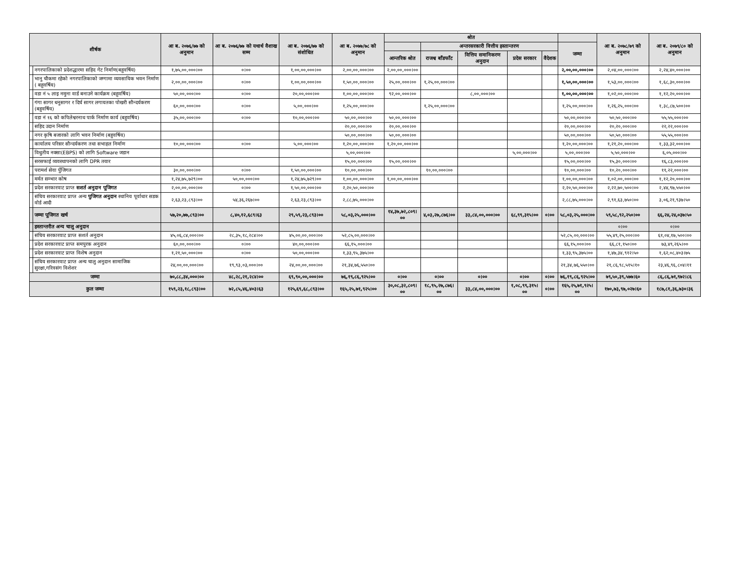| शीर्षक | | आ ब. २०७६/७७ को अनुमान | आ ब. २०७६/७७ को यथार्थ वैशाख सम्म | आ ब. २०७६/७७ को संशोधित | आ ब. २०७७/७८ को अनुमान | श्रोत | | | | | | आ ब. २०७८/७९ को अनुमान | आ ब. २०७९/८० को अनुमान |
| --- | --- | --- | --- | --- | --- | --- | --- | --- | --- | --- | --- | --- | --- |
| | | | | | | | अन्तरसरकारी वित्तीय हस्तान्तरण | | | | जम्मा | | |
| | | | | | | आन्तरिक श्रोत | राजश्व बाँडफाँट | वित्तिय समानिकरण अनुदान | प्रदेस सरकार | वैदेशक | | | |
| | नगरपालिकाको प्रदेशद्धारमा सहिद गेट निर्माण(बहुवर्षिय) | १,७५,००,०००।०० | ०।०० | १,००,००,०००।०० | २,००,००,०००।०० | २,००,००,०००।०० | | | | | २,००,००,०००।०० | २,०४,००,०००।०० | २,२४,४०,०००।०० |
| | भानु चौकमा रहेको नगरपालिकाको जग्गामा व्यवसायिक भवन निर्माण ( बहुवर्षिय) | २,००,००,०००।०० | ०।०० | १,००,००,०००।०० | १,५०,००,०००।०० | २५,००,०००।०० | १,२५,००,०००।०० | | | | १,५०,००,०००।०० | १,५३,००,०००।०० | १,६८,३०,०००।०० |
| | वडा नं ५ लाइ नमुना वार्ड बनाउने कार्यक्रम (बहुवर्षिय) | ५०,००,०००।०० | ०।०० | २०,००,०००।०० | १,००,००,०००।०० | ९२,००,०००।०० | | ८,००,०००।०० | | | १,००,००,०००।०० | १,०२,००,०००।०० | १,१२,२०,०००।०० |
| | गंगा सागर धनुसागर र दिर्घ सागर लगायतका पोखरी सौन्दर्यकरण (बहुवर्षिय) | ६०,००,०००।०० | ०।०० | ५,००,०००।०० | १,२५,००,०००।०० | | १,२५,००,०००।०० | | | | १,२५,००,०००।०० | १,२६,२५,०००।०० | १,३८,८७,५००।०० |
| | वडा नं १६ को कपिलेश्वरनाथ पार्क निर्माण कार्य (बहुवर्षिय) | ३५,००,०००।०० | ०।०० | १०,००,०००।०० | ५०,००,०००।०० | ५०,००,०००।०० | | | | | ५०,००,०००।०० | ५०,५०,०००।०० | ५५,५५,०००।०० |
| | सहिद उदान निर्माण | | | | २०,००,०००।०० | २०,००,०००।०० | | | | | २०,००,०००।०० | २०,२०,०००।०० | २२,२२,०००।०० |
| | नगर कृषि बजारको लागि भवन निर्माण (बहुवर्षिय) | | | | ५०,००,०००।०० | ५०,००,०००।०० | | | | | ५०,००,०००।०० | ५०,५०,०००।०० | ५५,५५,०००।०० |
| | कार्यालय परिसर सौन्दर्यकरण तथा सभाहल निर्माण | १०,००,०००।०० | ०।०० | ५,००,०००।०० | १,२०,००,०००।०० | १,२०,००,०००।०० | | | | | १,२०,००,०००।०० | १,२१,२०,०००।०० | १,३३,३२,०००।०० |
| | विधुतीय नक्सा(EBPS) को लागि Software जडान | | | | ५,००,०००।०० | | | | ५,००,०००।०० | | ५,००,०००।०० | ५,५०,०००।०० | ६,०५,०००।०० |
| | सरसफाई व्यवस्थापनको लागि DPR तयार | | | | १५,००,०००।०० | १५,००,०००।०० | | | | | १५,००,०००।०० | १५,३०,०००।०० | १६,८३,०००।०० |
| | परामर्श सेवा पुँजिगत | ३०,००,०००।०० | ०।०० | १,५०,००,०००।०० | १०,००,०००।०० | | १०,००,०००।०० | | | | १०,००,०००।०० | १०,२०,०००।०० | ११,२२,०००।०० |
| | मर्मत सम्भार कोष | १,२४,७५,७२९।०० | ५०,००,०००।०० | १,२४,७५,७२९।०० | १,००,००,०००।०० | १,००,००,०००।०० | | | | | १,००,००,०००।०० | १,०२,००,०००।०० | १,१२,२०,०००।०० |
| | प्रदेश सरकारवाट प्राप्त सशर्त अनुदान पूजिगत | २,००,००,०००।०० | ०।०० | १,५०,००,०००।०० | २,२०,५०,०००।०० | | | | | | २,२०,५०,०००।०० | २,२२,७०,५००।०० | २,४४,९७,५५०।०० |
| | संघिय सरकारवाट प्राप्त अन्य पुजिगत अनुदान स्थानिय पूर्वाधार सडक वोर्ड आदी | २,६३,२३,८९३।०० | ५४,३६,२६७।०० | २,६३,२३,८९३।०० | २,८८,७५,०००।०० | | | | | | २,८८,७५,०००।०० | २,९१,६३,७५०।०० | ३,०६,२१,९३७।५० |
| | जम्मा पूजिगत खर्च | ५७,२०,७७,८९३।०० | ८,४०,१२,६८९।६३ | २९,५९,२३,८९३।०० | ५८,०३,२५,०००।०० | १४,३७,७२,८०९।०० | ४,०३,२७,८७६।०० | ३३,८४,००,०००।०० | ६८,९९,३१५।०० | ०।०० | ५८,०३,२५,०००।०० | ५९,५८,९२,२५०।०० | ६६,२४,२४,०३७।५० |
| | हस्तान्तरीत अन्य चालु अनुदान | | | | | | | | | | | ०।०० | ०।०० |
| | संघिय सरकारवाट प्राप्त सशर्त अनुदान | ४५,०६,८४,०००।०० | २८,३५,१८,२८४।०० | ४५,००,००,०००।०० | ५२,८५,००,०००।०० | | | | | | ५२,८५,००,०००।०० | ५५,४९,२५,०००।०० | ६१,०४,१७,५००।०० |
| | प्रदेश सरकारवाट प्राप्त समपुरक अनुदान | ६०,००,०००।०० | ०।०० | ४०,००,०००।०० | ६६,१५,०००।०० | | | | | | ६६,१५,०००।०० | ६६,८१,१५०।०० | ७३,४९,२६५।०० |
| | प्रदेश सरकारवाट प्राप्त विशेष अनुदान | १,२१,५०,०००।०० | ०।०० | ५०,००,०००।०० | १,३३,९५,३७५।०० | | | | | | १,३३,९५,३७५।०० | १,४७,३४,९१२।५० | १,६२,०८,४०३।७५ |
| | संघिय सरकारवाट प्राप्त अन्य चालु अनुदान सामाजिक सुरक्षा,गरिवसंग विशेशर | २४,००,००,०००।०० | १९,९३,०३,०००।०० | २४,००,००,०००।०० | २१,३४,७६,५५०।०० | | | | | | २१,३४,७६,५५०।०० | २१,८६,९८,५१५।१० | २३,४६,९६,८०४।११ |
| जम्मा | | ७०,८८,३४,०००।०० | ४८,२८,२१,२८४।०० | ६९,९०,००,०००।०० | ७६,१९,८६,९२५।०० | ०।०० | ०।०० | ०।०० | ०।०० | ०।०० | ७६,१९,८६,९२५।०० | ७९,५०,३९,५७७।६० | ८६,८६,७१,९७२।८६ |
| कुल जम्मा | | १५९,२३,१८,८९३।०० | ७२,८५,४६,४०३।६३ | १२५,६९,६८,८९३।०० | १६५,२५,७१,९२५।०० | ३०,०८,३२,८०९।०० | १८,९५,२७,८७६।०० | ३३,८४,००,०००।०० | १,०८,९९,३१५।०० | ०।०० | १६५,२५,७१,९२५।०० | १७०,७३,९७,०२७।६० | १८७,८१,३६,७३०।३६ |